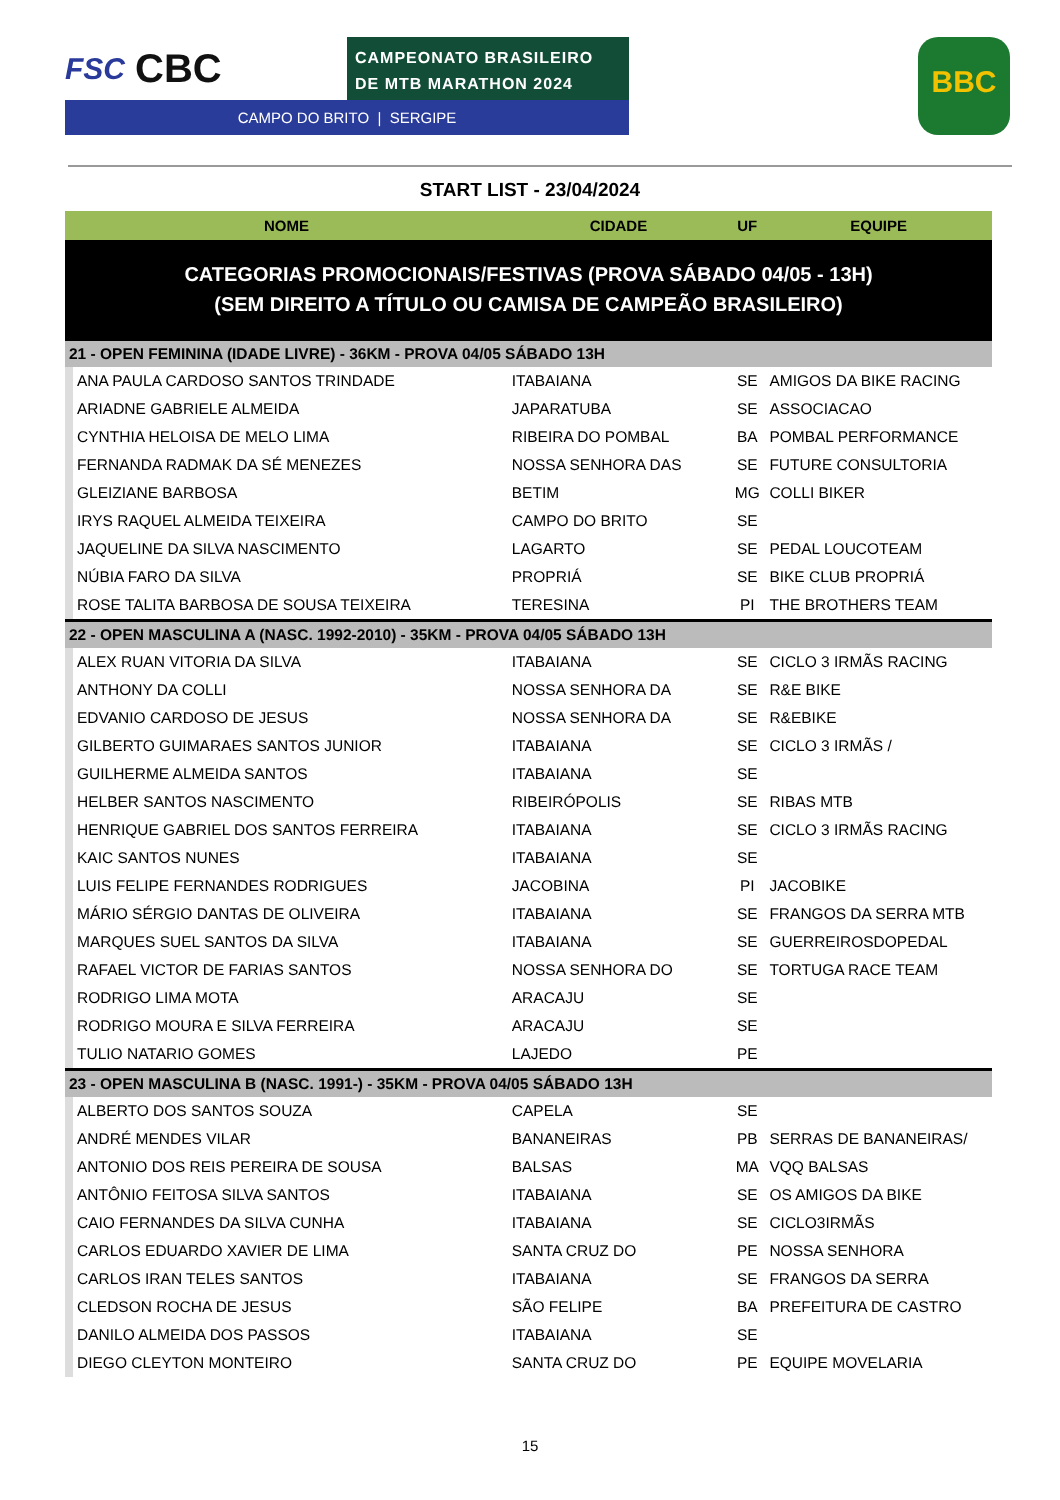FSC CBC
CAMPEONATO BRASILEIRO
DE MTB MARATHON 2024
CAMPO DO BRITO | SERGIPE
BBC
START LIST - 23/04/2024
| NOME | | CIDADE | UF | EQUIPE |
| --- | --- | --- | --- | --- |
| CATEGORIAS PROMOCIONAIS/FESTIVAS (PROVA SÁBADO 04/05 - 13H) (SEM DIREITO A TÍTULO OU CAMISA DE CAMPEÃO BRASILEIRO) | | | | |
| 21 - OPEN FEMININA (IDADE LIVRE) - 36KM - PROVA 04/05 SÁBADO 13H | | | | |
| | ANA PAULA CARDOSO SANTOS TRINDADE | ITABAIANA | SE | AMIGOS DA BIKE RACING |
| | ARIADNE GABRIELE ALMEIDA | JAPARATUBA | SE | ASSOCIACAO |
| | CYNTHIA HELOISA DE MELO LIMA | RIBEIRA DO POMBAL | BA | POMBAL PERFORMANCE |
| | FERNANDA RADMAK DA SÉ MENEZES | NOSSA SENHORA DAS | SE | FUTURE CONSULTORIA |
| | GLEIZIANE BARBOSA | BETIM | MG | COLLI BIKER |
| | IRYS RAQUEL ALMEIDA TEIXEIRA | CAMPO DO BRITO | SE | |
| | JAQUELINE DA SILVA NASCIMENTO | LAGARTO | SE | PEDAL LOUCOTEAM |
| | NÚBIA FARO DA SILVA | PROPRIÁ | SE | BIKE CLUB PROPRIÁ |
| | ROSE TALITA BARBOSA DE SOUSA TEIXEIRA | TERESINA | PI | THE BROTHERS TEAM |
| 22 - OPEN MASCULINA A (NASC. 1992-2010) - 35KM - PROVA 04/05 SÁBADO 13H | | | | |
| | ALEX RUAN VITORIA DA SILVA | ITABAIANA | SE | CICLO 3 IRMÃS RACING |
| | ANTHONY DA COLLI | NOSSA SENHORA DA | SE | R&E BIKE |
| | EDVANIO CARDOSO DE JESUS | NOSSA SENHORA DA | SE | R&EBIKE |
| | GILBERTO GUIMARAES SANTOS JUNIOR | ITABAIANA | SE | CICLO 3 IRMÃS / |
| | GUILHERME ALMEIDA SANTOS | ITABAIANA | SE | |
| | HELBER SANTOS NASCIMENTO | RIBEIRÓPOLIS | SE | RIBAS MTB |
| | HENRIQUE GABRIEL DOS SANTOS FERREIRA | ITABAIANA | SE | CICLO 3 IRMÃS RACING |
| | KAIC SANTOS NUNES | ITABAIANA | SE | |
| | LUIS FELIPE FERNANDES RODRIGUES | JACOBINA | PI | JACOBIKE |
| | MÁRIO SÉRGIO DANTAS DE OLIVEIRA | ITABAIANA | SE | FRANGOS DA SERRA MTB |
| | MARQUES SUEL SANTOS DA SILVA | ITABAIANA | SE | GUERREIROSDOPEDAL |
| | RAFAEL VICTOR DE FARIAS SANTOS | NOSSA SENHORA DO | SE | TORTUGA RACE TEAM |
| | RODRIGO LIMA MOTA | ARACAJU | SE | |
| | RODRIGO MOURA E SILVA FERREIRA | ARACAJU | SE | |
| | TULIO NATARIO GOMES | LAJEDO | PE | |
| 23 - OPEN MASCULINA B (NASC. 1991-) - 35KM - PROVA 04/05 SÁBADO 13H | | | | |
| | ALBERTO DOS SANTOS SOUZA | CAPELA | SE | |
| | ANDRÉ MENDES VILAR | BANANEIRAS | PB | SERRAS DE BANANEIRAS/ |
| | ANTONIO DOS REIS PEREIRA DE SOUSA | BALSAS | MA | VQQ BALSAS |
| | ANTÔNIO FEITOSA SILVA SANTOS | ITABAIANA | SE | OS AMIGOS DA BIKE |
| | CAIO FERNANDES DA SILVA CUNHA | ITABAIANA | SE | CICLO3IRMÃS |
| | CARLOS EDUARDO XAVIER DE LIMA | SANTA CRUZ DO | PE | NOSSA SENHORA |
| | CARLOS IRAN TELES SANTOS | ITABAIANA | SE | FRANGOS DA SERRA |
| | CLEDSON ROCHA DE JESUS | SÃO FELIPE | BA | PREFEITURA DE CASTRO |
| | DANILO ALMEIDA DOS PASSOS | ITABAIANA | SE | |
| | DIEGO CLEYTON MONTEIRO | SANTA CRUZ DO | PE | EQUIPE MOVELARIA |
15